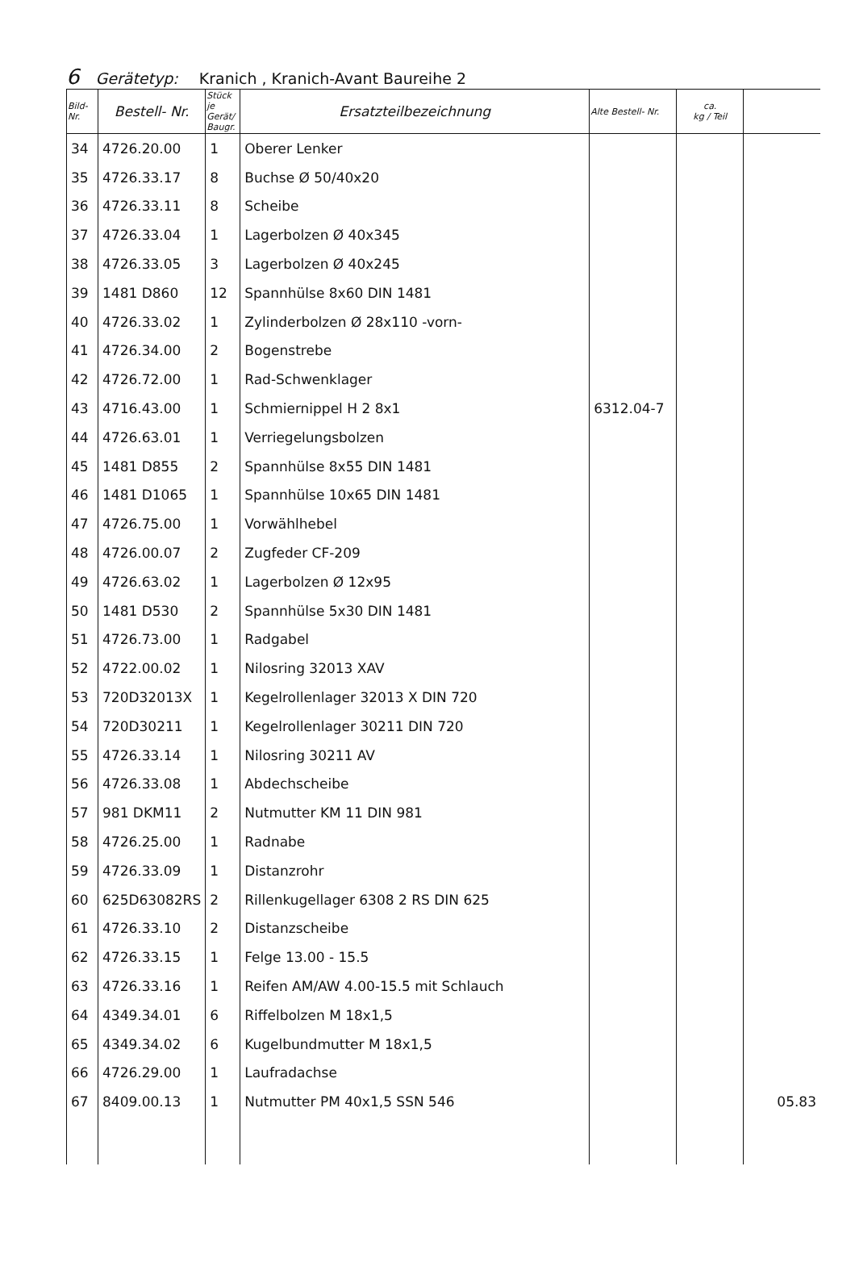6 Gerätetyp: Kranich , Kranich-Avant Baureihe 2
| Bild- Nr. | Bestell- Nr. | Stück je Gerät/ Baugr. | Ersatzteilbezeichnung | Alte Bestell- Nr. | ca. kg / Teil | |
| --- | --- | --- | --- | --- | --- | --- |
| 34 | 4726.20.00 | 1 | Oberer Lenker | | | |
| 35 | 4726.33.17 | 8 | Buchse Ø 50/40x20 | | | |
| 36 | 4726.33.11 | 8 | Scheibe | | | |
| 37 | 4726.33.04 | 1 | Lagerbolzen Ø 40x345 | | | |
| 38 | 4726.33.05 | 3 | Lagerbolzen Ø 40x245 | | | |
| 39 | 1481 D860 | 12 | Spannhülse 8x60 DIN 1481 | | | |
| 40 | 4726.33.02 | 1 | Zylinderbolzen Ø 28x110 -vorn- | | | |
| 41 | 4726.34.00 | 2 | Bogenstrebe | | | |
| 42 | 4726.72.00 | 1 | Rad-Schwenklager | | | |
| 43 | 4716.43.00 | 1 | Schmiernippel H 2 8x1 | 6312.04-7 | | |
| 44 | 4726.63.01 | 1 | Verriegelungsbolzen | | | |
| 45 | 1481 D855 | 2 | Spannhülse 8x55 DIN 1481 | | | |
| 46 | 1481 D1065 | 1 | Spannhülse 10x65 DIN 1481 | | | |
| 47 | 4726.75.00 | 1 | Vorwählhebel | | | |
| 48 | 4726.00.07 | 2 | Zugfeder CF-209 | | | |
| 49 | 4726.63.02 | 1 | Lagerbolzen Ø 12x95 | | | |
| 50 | 1481 D530 | 2 | Spannhülse 5x30 DIN 1481 | | | |
| 51 | 4726.73.00 | 1 | Radgabel | | | |
| 52 | 4722.00.02 | 1 | Nilosring 32013 XAV | | | |
| 53 | 720D32013X | 1 | Kegelrollenlager 32013 X DIN 720 | | | |
| 54 | 720D30211 | 1 | Kegelrollenlager 30211 DIN 720 | | | |
| 55 | 4726.33.14 | 1 | Nilosring 30211 AV | | | |
| 56 | 4726.33.08 | 1 | Abdechscheibe | | | |
| 57 | 981 DKM11 | 2 | Nutmutter KM 11 DIN 981 | | | |
| 58 | 4726.25.00 | 1 | Radnabe | | | |
| 59 | 4726.33.09 | 1 | Distanzrohr | | | |
| 60 | 625D63082RS | 2 | Rillenkugellager 6308 2 RS DIN 625 | | | |
| 61 | 4726.33.10 | 2 | Distanzscheibe | | | |
| 62 | 4726.33.15 | 1 | Felge 13.00 - 15.5 | | | |
| 63 | 4726.33.16 | 1 | Reifen AM/AW 4.00-15.5 mit Schlauch | | | |
| 64 | 4349.34.01 | 6 | Riffelbolzen M 18x1,5 | | | |
| 65 | 4349.34.02 | 6 | Kugelbundmutter M 18x1,5 | | | |
| 66 | 4726.29.00 | 1 | Laufradachse | | | |
| 67 | 8409.00.13 | 1 | Nutmutter PM 40x1,5 SSN 546 | | | 05.83 |